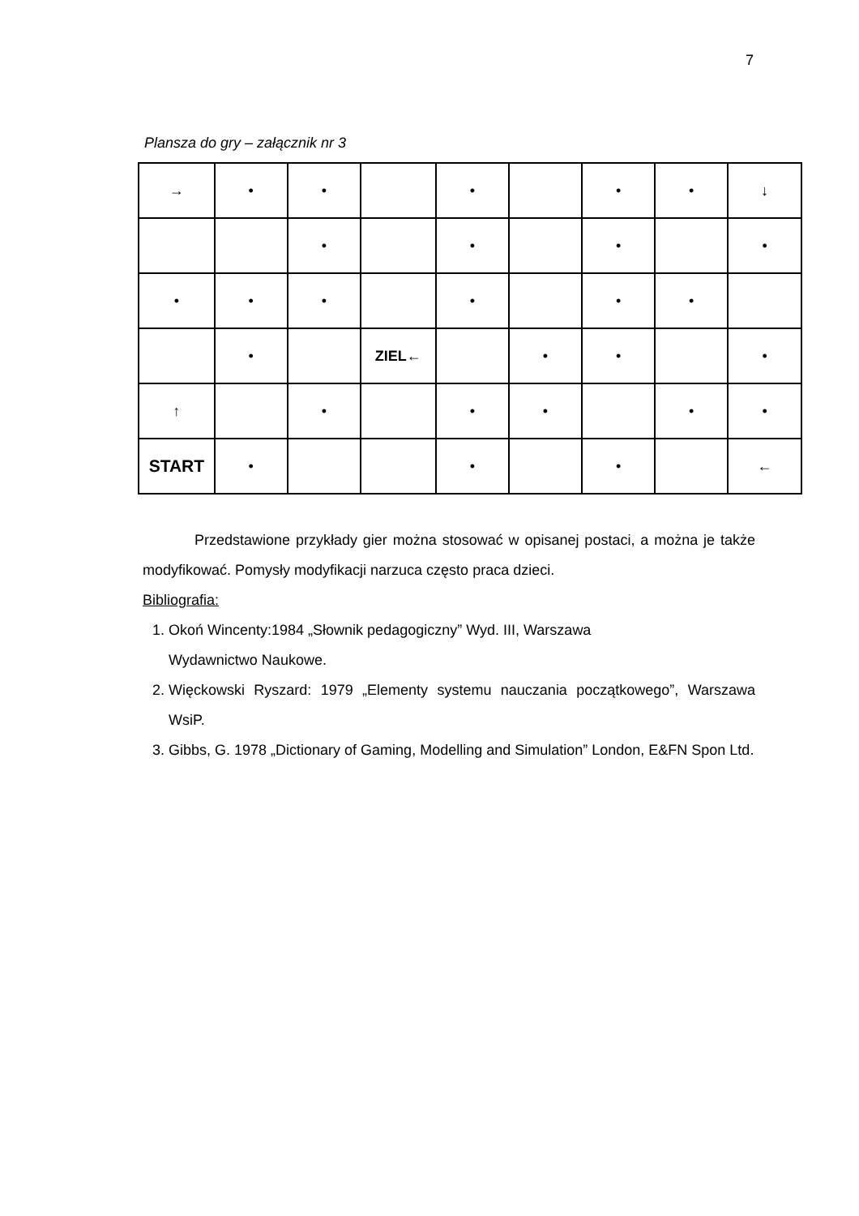7
Plansza do gry – załącznik nr 3
| → | • | • | | • | | • | • | ↓ |
| | | • | | • | | • | | • |
| • | • | • | | • | | • | • | |
| | • | | ZIEL← | | • | • | | • |
| ↑ | | • | | • | • | | • | • |
| START | • | | | • | | • | | ← |
Przedstawione przykłady gier można stosować w opisanej postaci, a można je także modyfikować. Pomysły modyfikacji narzuca często praca dzieci.
Bibliografia:
1. Okoń Wincenty:1984 „Słownik pedagogiczny” Wyd. III, Warszawa
Wydawnictwo Naukowe.
2. Więckowski Ryszard: 1979 „Elementy systemu nauczania początkowego”, Warszawa WsiP.
3. Gibbs, G. 1978 „Dictionary of Gaming, Modelling and Simulation” London, E&FN Spon Ltd.